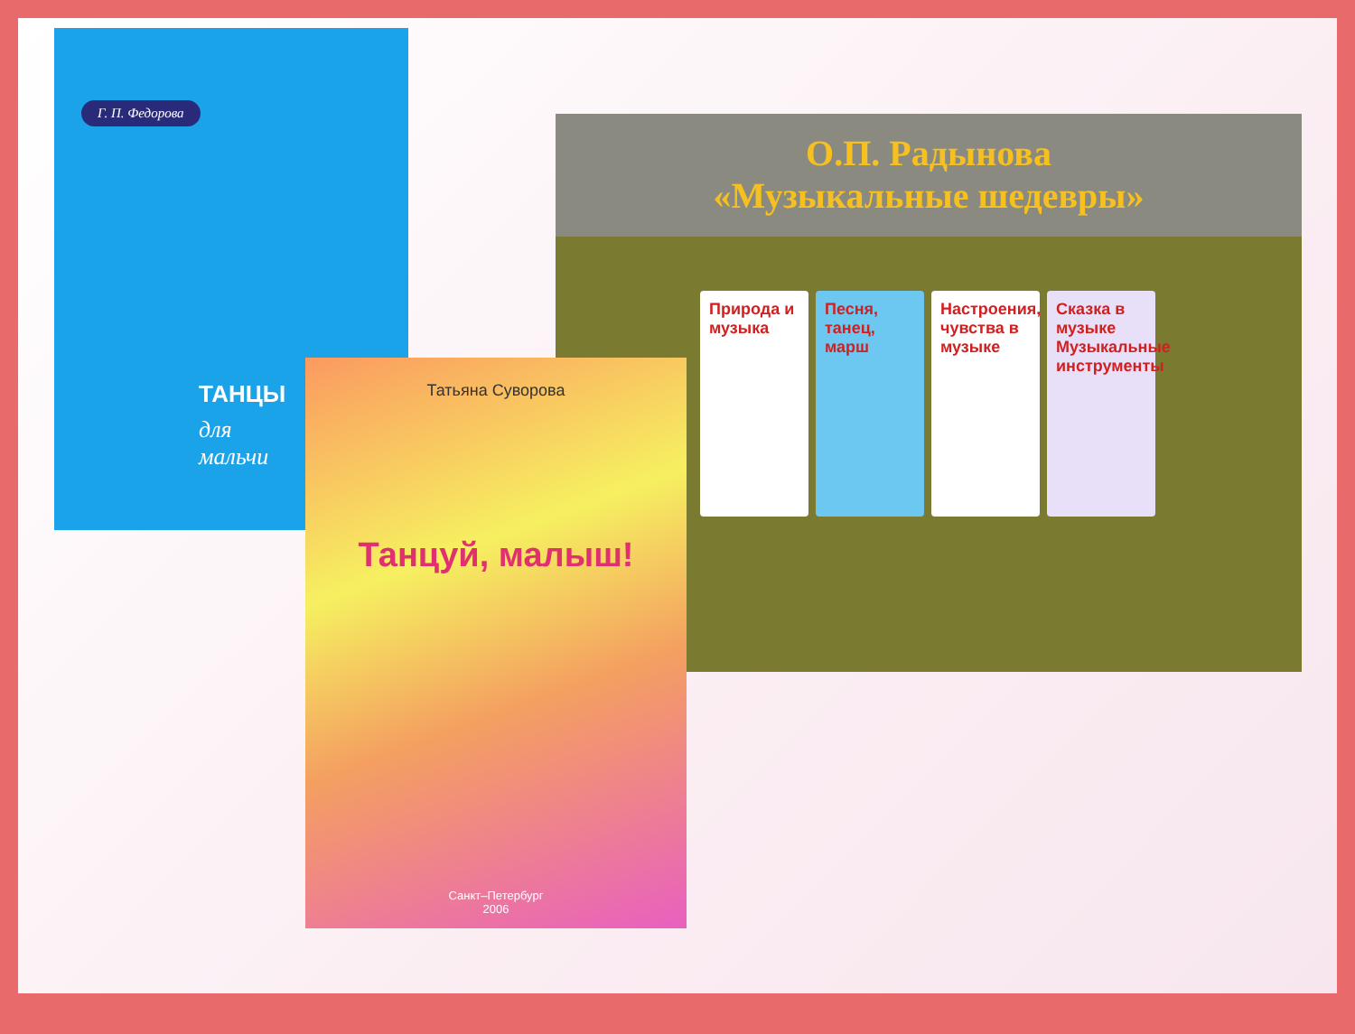Г. П. Федорова
ТАНЦЫ
для
мальчи
О.П. Радынова
«Музыкальные шедевры»
Природа и музыка
Песня, танец, марш
Настроения, чувства в музыке
Сказка в музыке Музыкальные инструменты
Татьяна Суворова
Танцуй, малыш!
Санкт–Петербург
2006